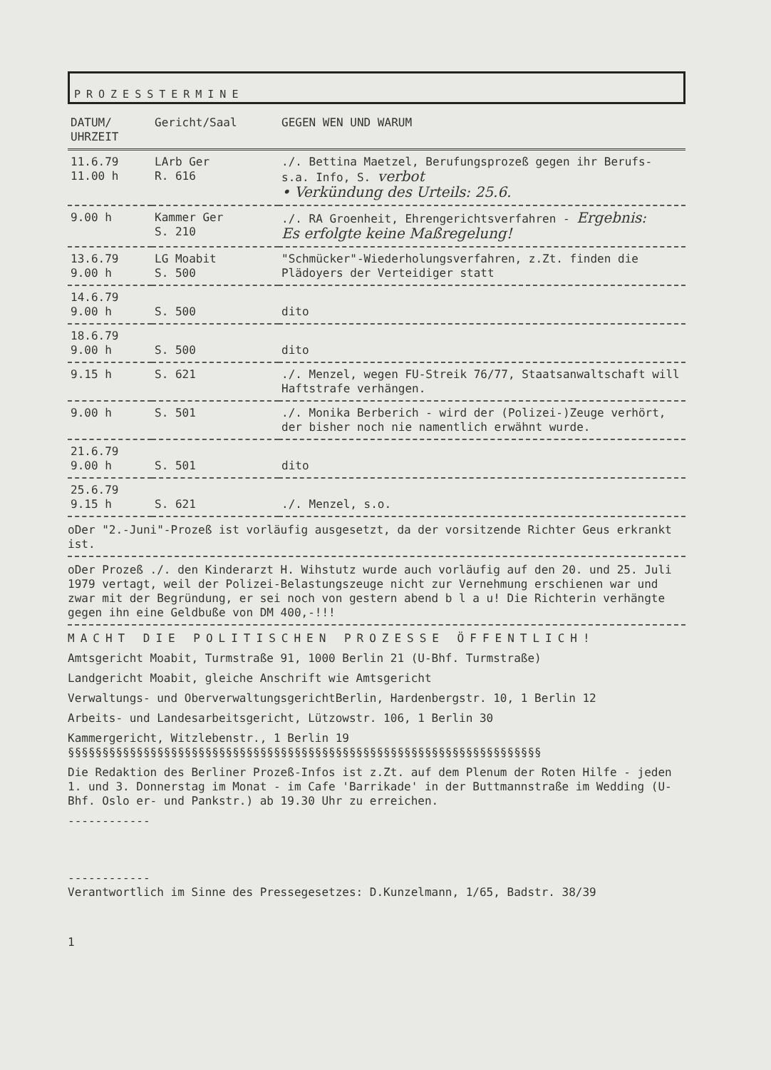PROZESSTERMINE
| DATUM/ UHRZEIT | Gericht/Saal | GEGEN WEN UND WARUM |
| --- | --- | --- |
| 11.6.79 11.00 h | LArb Ger R. 616 | ./. Bettina Maetzel, Berufungsprozeß gegen ihr Berufs- s.a. Info, S. verbot • Verkündung des Urteils: 25.6. |
| 9.00 h | Kammer Ger S. 210 | ./. RA Groenheit, Ehrengerichtsverfahren - Ergebnis: Es erfolgte keine Maßregelung! |
| 13.6.79 9.00 h | LG Moabit S. 500 | "Schmücker"-Wiederholungsverfahren, z.Zt. finden die Plädoyers der Verteidiger statt |
| 14.6.79 9.00 h | S. 500 | dito |
| 18.6.79 9.00 h | S. 500 | dito |
| 9.15 h | S. 621 | ./. Menzel, wegen FU-Streik 76/77, Staatsanwaltschaft will Haftstrafe verhängen. |
| 9.00 h | S. 501 | ./. Monika Berberich - wird der (Polizei-)Zeuge verhört, der bisher noch nie namentlich erwähnt wurde. |
| 21.6.79 9.00 h | S. 501 | dito |
| 25.6.79 9.15 h | S. 621 | ./. Menzel, s.o. |
oDer "2.-Juni"-Prozeß ist vorläufig ausgesetzt, da der vorsitzende Richter Geus erkrankt ist.
oDer Prozeß ./. den Kinderarzt H. Wihstutz wurde auch vorläufig auf den 20. und 25. Juli 1979 vertagt, weil der Polizei-Belastungszeuge nicht zur Vernehmung erschienen war und zwar mit der Begründung, er sei noch von gestern abend b l a u! Die Richterin verhängte gegen ihn eine Geldbuße von DM 400,-!!!
MACHT DIE POLITISCHEN PROZESSE ÖFFENTLICH!
Amtsgericht Moabit, Turmstraße 91, 1000 Berlin 21 (U-Bhf. Turmstraße)
Landgericht Moabit, gleiche Anschrift wie Amtsgericht
Verwaltungs- und OberverwaltungsgerichtBerlin, Hardenbergstr. 10, 1 Berlin 12
Arbeits- und Landesarbeitsgericht, Lützowstr. 106, 1 Berlin 30
Kammergericht, Witzlebenstr., 1 Berlin 19
§§§§§§§§§§§§§§§§§§§§§§§§§§§§§§§§§§§§§§§§§§§§§§§§§§§§§§§§§§§§§§§§§§§§§
Die Redaktion des Berliner Prozeß-Infos ist z.Zt. auf dem Plenum der Roten Hilfe - jeden 1. und 3. Donnerstag im Monat - im Cafe 'Barrikade' in der Buttmannstraße im Wedding (U-Bhf. Oslo er- und Pankstr.) ab 19.30 Uhr zu erreichen.
------------
------------
Verantwortlich im Sinne des Pressegesetzes: D.Kunzelmann, 1/65, Badstr. 38/39
1